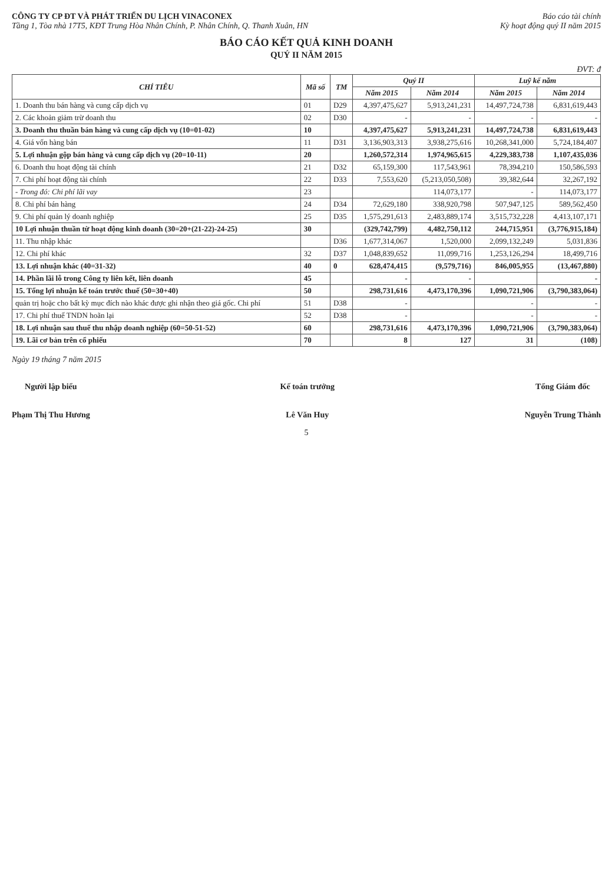CÔNG TY CP ĐT VÀ PHÁT TRIỂN DU LỊCH VINACONEX
Tầng 1, Tòa nhà 17T5, KĐT Trung Hòa Nhân Chính, P. Nhân Chính, Q. Thanh Xuân, HN
Báo cáo tài chính
Kỳ hoạt động quý II năm 2015
BÁO CÁO KẾT QUẢ KINH DOANH
QUÝ II NĂM 2015
ĐVT: đ
| CHỈ TIÊU | Mã số | TM | Quý II | | Luỹ kế năm | |
| --- | --- | --- | --- | --- | --- | --- |
| | | | Năm 2015 | Năm 2014 | Năm 2015 | Năm 2014 |
| 1. Doanh thu bán hàng và cung cấp dịch vụ | 01 | D29 | 4,397,475,627 | 5,913,241,231 | 14,497,724,738 | 6,831,619,443 |
| 2. Các khoản giảm trừ doanh thu | 02 | D30 | - | - | - | - |
| 3. Doanh thu thuần bán hàng và cung cấp dịch vụ (10=01-02) | 10 | | 4,397,475,627 | 5,913,241,231 | 14,497,724,738 | 6,831,619,443 |
| 4. Giá vốn hàng bán | 11 | D31 | 3,136,903,313 | 3,938,275,616 | 10,268,341,000 | 5,724,184,407 |
| 5. Lợi nhuận gộp bán hàng và cung cấp dịch vụ (20=10-11) | 20 | | 1,260,572,314 | 1,974,965,615 | 4,229,383,738 | 1,107,435,036 |
| 6. Doanh thu hoạt động tài chính | 21 | D32 | 65,159,300 | 117,543,961 | 78,394,210 | 150,586,593 |
| 7. Chi phí hoạt động tài chính | 22 | D33 | 7,553,620 | (5,213,050,508) | 39,382,644 | 32,267,192 |
| - Trong đó: Chi phí lãi vay | 23 | | | 114,073,177 | - | 114,073,177 |
| 8. Chi phí bán hàng | 24 | D34 | 72,629,180 | 338,920,798 | 507,947,125 | 589,562,450 |
| 9. Chi phí quản lý doanh nghiệp | 25 | D35 | 1,575,291,613 | 2,483,889,174 | 3,515,732,228 | 4,413,107,171 |
| 10 Lợi nhuận thuần từ hoạt động kinh doanh (30=20+(21-22)-24-25) | 30 | | (329,742,799) | 4,482,750,112 | 244,715,951 | (3,776,915,184) |
| 11. Thu nhập khác | | D36 | 1,677,314,067 | 1,520,000 | 2,099,132,249 | 5,031,836 |
| 12. Chi phí khác | 32 | D37 | 1,048,839,652 | 11,099,716 | 1,253,126,294 | 18,499,716 |
| 13. Lợi nhuận khác (40=31-32) | 40 | 0 | 628,474,415 | (9,579,716) | 846,005,955 | (13,467,880) |
| 14. Phần lãi lỗ trong Công ty liên kết, liên doanh | 45 | | - | - | | - |
| 15. Tổng lợi nhuận kế toán trước thuế (50=30+40) | 50 | | 298,731,616 | 4,473,170,396 | 1,090,721,906 | (3,790,383,064) |
| quản trị hoặc cho bất kỳ mục đích nào khác được ghi nhận theo giá gốc. Chi phí | 51 | D38 | - | | - | - |
| 17. Chi phí thuế TNDN hoãn lại | 52 | D38 | - | | - | - |
| 18. Lợi nhuận sau thuế thu nhập doanh nghiệp (60=50-51-52) | 60 | | 298,731,616 | 4,473,170,396 | 1,090,721,906 | (3,790,383,064) |
| 19. Lãi cơ bản trên cổ phiếu | 70 | | 8 | 127 | 31 | (108) |
Ngày 19 tháng 7 năm 2015
Người lập biểu
Phạm Thị Thu Hương
Kế toán trưởng
Lê Văn Huy
Tổng Giám đốc
Nguyễn Trung Thành
5